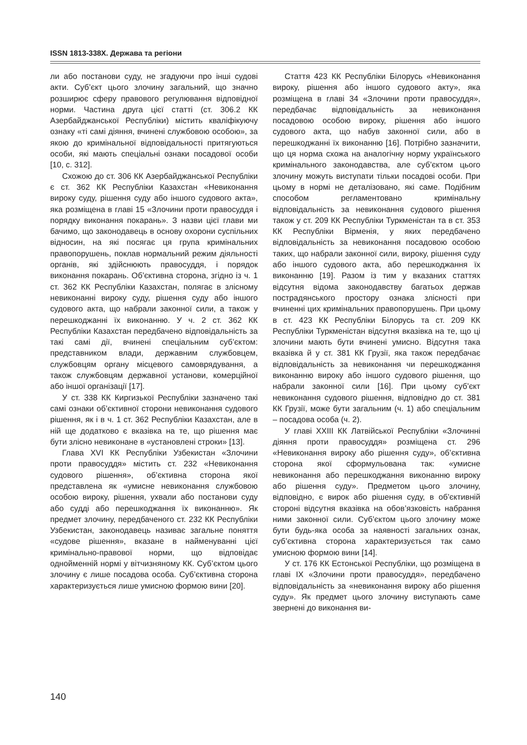ISSN 1813-338X. Держава та регіони
ли або постанови суду, не згадуючи про інші судові акти. Суб’єкт цього злочину загальний, що значно розширює сферу правового регулювання відповідної норми. Частина друга цієї статті (ст. 306.2 КК Азербайджанської Республіки) містить кваліфікуючу ознаку «ті самі діяння, вчинені службовою особою», за якою до кримінальної відповідальності притягуються особи, які мають спеціальні ознаки посадової особи [10, с. 312].
Схожою до ст. 306 КК Азербайджанської Республіки є ст. 362 КК Республіки Казахстан «Невиконання вироку суду, рішення суду або іншого судового акта», яка розміщена в главі 15 «Злочини проти правосуддя і порядку виконання покарань». З назви цієї глави ми бачимо, що законодавець в основу охорони суспільних відносин, на які посягає ця група кримінальних правопорушень, поклав нормальний режим діяльності органів, які здійснюють правосуддя, і порядок виконання покарань. Об’єктивна сторона, згідно із ч. 1 ст. 362 КК Республіки Казахстан, полягає в злісному невиконанні вироку суду, рішення суду або іншого судового акта, що набрали законної сили, а також у перешкоджанні їх виконанню. У ч. 2 ст. 362 КК Республіки Казахстан передбачено відповідальність за такі самі дії, вчинені спеціальним суб’єктом: представником влади, державним службовцем, службовцям органу місцевого самоврядування, а також службовцям державної установи, комерційної або іншої організації [17].
У ст. 338 КК Киргизької Республіки зазначено такі самі ознаки об’єктивної сторони невиконання судового рішення, як і в ч. 1 ст. 362 Республіки Казахстан, але в ній ще додатково є вказівка на те, що рішення має бути злісно невиконане в «установлені строки» [13].
Глава XVI КК Республіки Узбекистан «Злочини проти правосуддя» містить ст. 232 «Невиконання судового рішення», об’єктивна сторона якої представлена як «умисне невиконання службовою особою вироку, рішення, ухвали або постанови суду або судді або перешкоджання їх виконанню». Як предмет злочину, передбаченого ст. 232 КК Республіки Узбекистан, законодавець називає загальне поняття «судове рішення», вказане в найменуванні цієї кримінально-правової норми, що відповідає однойменній нормі у вітчизняному КК. Суб’єктом цього злочину є лише посадова особа. Суб’єктивна сторона характеризується лише умисною формою вини [20].
Стаття 423 КК Республіки Білорусь «Невиконання вироку, рішення або іншого судового акту», яка розміщена в главі 34 «Злочини проти правосуддя», передбачає відповідальність за невиконання посадовою особою вироку, рішення або іншого судового акта, що набув законної сили, або в перешкоджанні їх виконанню [16]. Потрібно зазначити, що ця норма схожа на аналогічну норму українського кримінального законодавства, але суб’єктом цього злочину можуть виступати тільки посадові особи. При цьому в нормі не деталізовано, які саме. Подібним способом регламентовано кримінальну відповідальність за невиконання судового рішення також у ст. 209 КК Республіки Туркменістан та в ст. 353 КК Республіки Вірменія, у яких передбачено відповідальність за невиконання посадовою особою таких, що набрали законної сили, вироку, рішення суду або іншого судового акта, або перешкоджання їх виконанню [19]. Разом із тим у вказаних статтях відсутня відома законодавству багатьох держав пострадянського простору ознака злісності при вчиненні цих кримінальних правопорушень. При цьому в ст. 423 КК Республіки Білорусь та ст. 209 КК Республіки Туркменістан відсутня вказівка на те, що ці злочини мають бути вчинені умисно. Відсутня така вказівка й у ст. 381 КК Грузії, яка також передбачає відповідальність за невиконання чи перешкоджання виконанню вироку або іншого судового рішення, що набрали законної сили [16]. При цьому суб’єкт невиконання судового рішення, відповідно до ст. 381 КК Грузії, може бути загальним (ч. 1) або спеціальним – посадова особа (ч. 2).
У главі XXIII КК Латвійської Республіки «Злочинні діяння проти правосуддя» розміщена ст. 296 «Невиконання вироку або рішення суду», об’єктивна сторона якої сформульована так: «умисне невиконання або перешкоджання виконанню вироку або рішення суду». Предметом цього злочину, відповідно, є вирок або рішення суду, в об’єктивній стороні відсутня вказівка на обов’язковість набрання ними законної сили. Суб’єктом цього злочину може бути будь-яка особа за наявності загальних ознак, суб’єктивна сторона характеризується так само умисною формою вини [14].
У ст. 176 КК Естонської Республіки, що розміщена в главі IX «Злочини проти правосуддя», передбачено відповідальність за «невиконання вироку або рішення суду». Як предмет цього злочину виступають саме звернені до виконання ви-
140